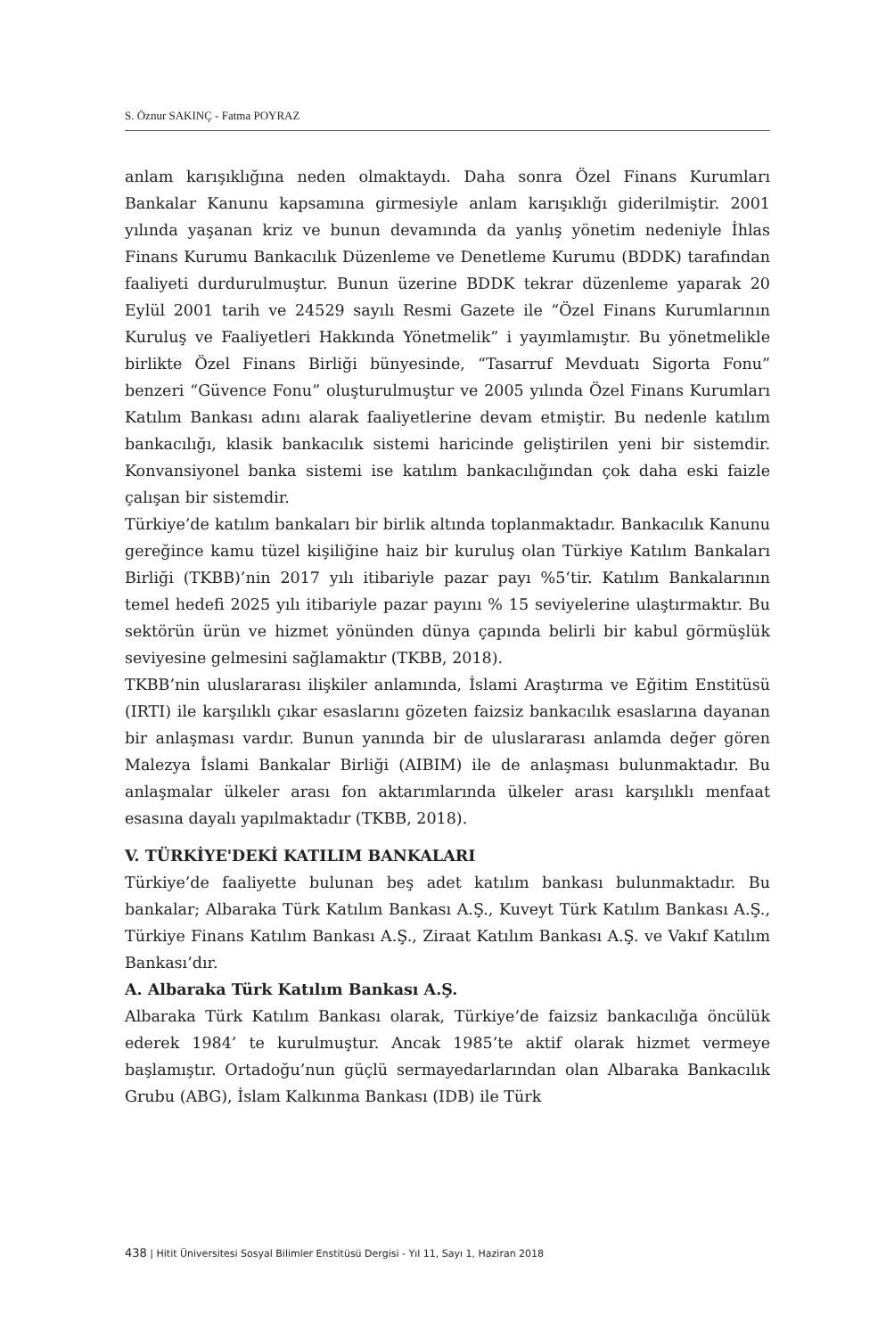S. Öznur SAKINÇ - Fatma POYRAZ
anlam karışıklığına neden olmaktaydı. Daha sonra Özel Finans Kurumları Bankalar Kanunu kapsamına girmesiyle anlam karışıklığı giderilmiştir. 2001 yılında yaşanan kriz ve bunun devamında da yanlış yönetim nedeniyle İhlas Finans Kurumu Bankacılık Düzenleme ve Denetleme Kurumu (BDDK) tarafından faaliyeti durdurulmuştur. Bunun üzerine BDDK tekrar düzenleme yaparak 20 Eylül 2001 tarih ve 24529 sayılı Resmi Gazete ile “Özel Finans Kurumlarının Kuruluş ve Faaliyetleri Hakkında Yönetmelik” i yayımlamıştır. Bu yönetmelikle birlikte Özel Finans Birliği bünyesinde, “Tasarruf Mevduatı Sigorta Fonu” benzeri “Güvence Fonu” oluşturulmuştur ve 2005 yılında Özel Finans Kurumları Katılım Bankası adını alarak faaliyetlerine devam etmiştir. Bu nedenle katılım bankacılığı, klasik bankacılık sistemi haricinde geliştirilen yeni bir sistemdir. Konvansiyonel banka sistemi ise katılım bankacılığından çok daha eski faizle çalışan bir sistemdir.
Türkiye’de katılım bankaları bir birlik altında toplanmaktadır. Bankacılık Kanunu gereğince kamu tüzel kişiliğine haiz bir kuruluş olan Türkiye Katılım Bankaları Birliği (TKBB)’nin 2017 yılı itibariyle pazar payı %5‘tir. Katılım Bankalarının temel hedefi 2025 yılı itibariyle pazar payını % 15 seviyelerine ulaştırmaktır. Bu sektörün ürün ve hizmet yönünden dünya çapında belirli bir kabul görmüşlük seviyesine gelmesini sağlamaktır (TKBB, 2018).
TKBB’nin uluslararası ilişkiler anlamında, İslami Araştırma ve Eğitim Enstitüsü (IRTI) ile karşılıklı çıkar esaslarını gözeten faizsiz bankacılık esaslarına dayanan bir anlaşması vardır. Bunun yanında bir de uluslararası anlamda değer gören Malezya İslami Bankalar Birliği (AIBIM) ile de anlaşması bulunmaktadır. Bu anlaşmalar ülkeler arası fon aktarımlarında ülkeler arası karşılıklı menfaat esasına dayalı yapılmaktadır (TKBB, 2018).
V. TÜRKİYE'DEKİ KATILIM BANKALARI
Türkiye’de faaliyette bulunan beş adet katılım bankası bulunmaktadır. Bu bankalar; Albaraka Türk Katılım Bankası A.Ş., Kuveyt Türk Katılım Bankası A.Ş., Türkiye Finans Katılım Bankası A.Ş., Ziraat Katılım Bankası A.Ş. ve Vakıf Katılım Bankası’dır.
A. Albaraka Türk Katılım Bankası A.Ş.
Albaraka Türk Katılım Bankası olarak, Türkiye’de faizsiz bankacılığa öncülük ederek 1984’ te kurulmuştur. Ancak 1985’te aktif olarak hizmet vermeye başlamıştır. Ortadoğu’nun güçlü sermayedarlarından olan Albaraka Bankacılık Grubu (ABG), İslam Kalkınma Bankası (IDB) ile Türk
438 | Hitit Üniversitesi Sosyal Bilimler Enstitüsü Dergisi - Yıl 11, Sayı 1, Haziran 2018